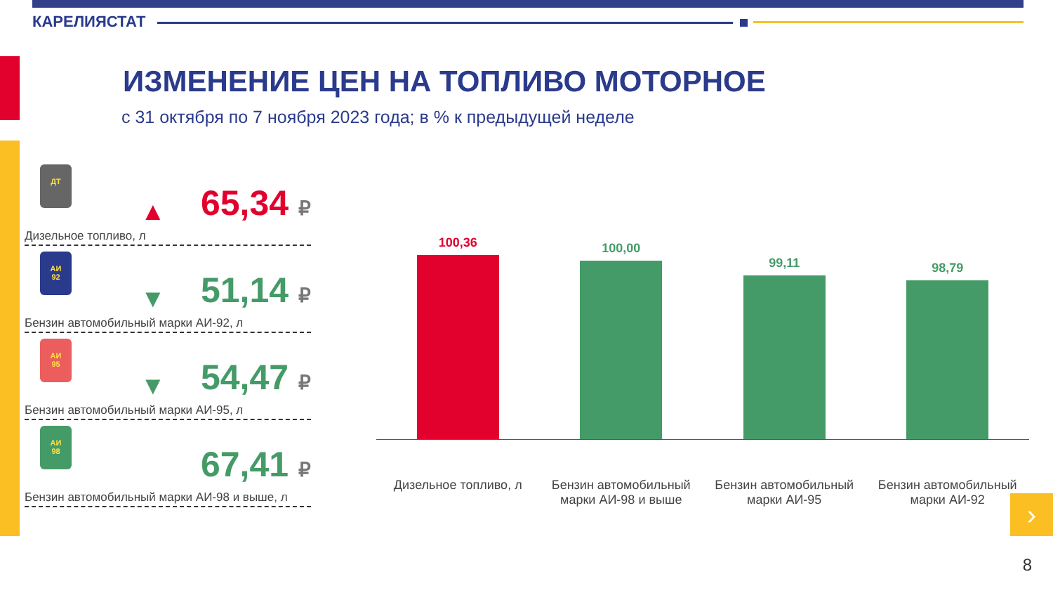КАРЕЛИЯСТАТ
ИЗМЕНЕНИЕ ЦЕН НА ТОПЛИВО МОТОРНОЕ
с 31 октября по 7 ноября 2023 года; в % к предыдущей неделе
ДТ
▲ 65,34 ₽
Дизельное топливо, л
АИ
92
▼ 51,14 ₽
Бензин автомобильный марки АИ-92, л
АИ
95
▼ 54,47 ₽
Бензин автомобильный марки АИ-95, л
АИ
98
67,41 ₽
Бензин автомобильный марки АИ-98 и выше, л
100,36
100,00
99,11
98,79
Дизельное топливо, л Бензин автомобильный марки АИ-98 и выше
Бензин автомобильный марки АИ-95
Бензин автомобильный марки АИ-92
›
8